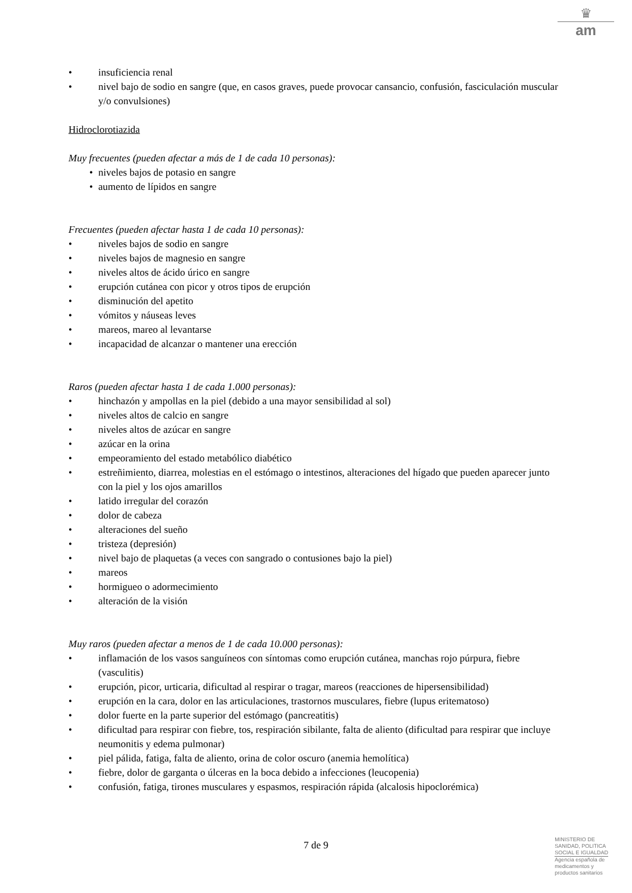♛
am
• insuficiencia renal
• nivel bajo de sodio en sangre (que, en casos graves, puede provocar cansancio, confusión, fasciculación muscular y/o convulsiones)
Hidroclorotiazida
Muy frecuentes (pueden afectar a más de 1 de cada 10 personas):
• niveles bajos de potasio en sangre
• aumento de lípidos en sangre
Frecuentes (pueden afectar hasta 1 de cada 10 personas):
• niveles bajos de sodio en sangre
• niveles bajos de magnesio en sangre
• niveles altos de ácido úrico en sangre
• erupción cutánea con picor y otros tipos de erupción
• disminución del apetito
• vómitos y náuseas leves
• mareos, mareo al levantarse
• incapacidad de alcanzar o mantener una erección
Raros (pueden afectar hasta 1 de cada 1.000 personas):
• hinchazón y ampollas en la piel (debido a una mayor sensibilidad al sol)
• niveles altos de calcio en sangre
• niveles altos de azúcar en sangre
• azúcar en la orina
• empeoramiento del estado metabólico diabético
• estreñimiento, diarrea, molestias en el estómago o intestinos, alteraciones del hígado que pueden aparecer junto con la piel y los ojos amarillos
• latido irregular del corazón
• dolor de cabeza
• alteraciones del sueño
• tristeza (depresión)
• nivel bajo de plaquetas (a veces con sangrado o contusiones bajo la piel)
• mareos
• hormigueo o adormecimiento
• alteración de la visión
Muy raros (pueden afectar a menos de 1 de cada 10.000 personas):
• inflamación de los vasos sanguíneos con síntomas como erupción cutánea, manchas rojo púrpura, fiebre (vasculitis)
• erupción, picor, urticaria, dificultad al respirar o tragar, mareos (reacciones de hipersensibilidad)
• erupción en la cara, dolor en las articulaciones, trastornos musculares, fiebre (lupus eritematoso)
• dolor fuerte en la parte superior del estómago (pancreatitis)
• dificultad para respirar con fiebre, tos, respiración sibilante, falta de aliento (dificultad para respirar que incluye neumonitis y edema pulmonar)
• piel pálida, fatiga, falta de aliento, orina de color oscuro (anemia hemolítica)
• fiebre, dolor de garganta o úlceras en la boca debido a infecciones (leucopenia)
• confusión, fatiga, tirones musculares y espasmos, respiración rápida (alcalosis hipoclorémica)
7 de 9
MINISTERIO DE
SANIDAD, POLITICA
SOCIAL E IGUALDAD
Agencia española de
medicamentos y
productos sanitarios